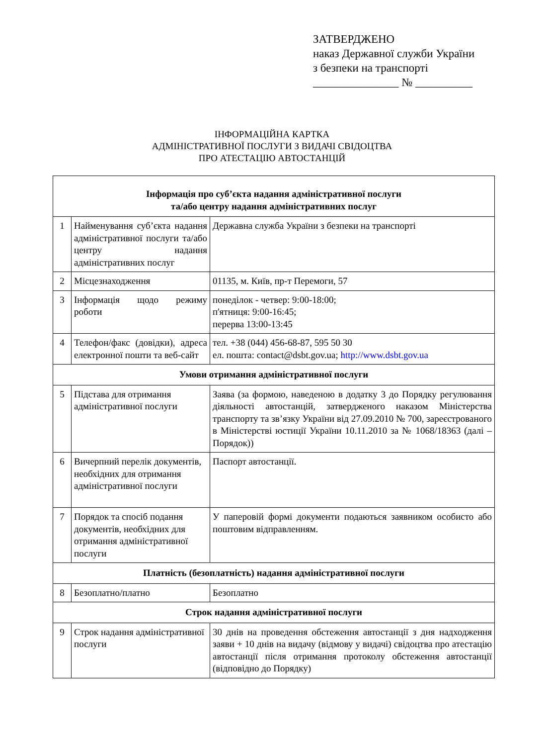ЗАТВЕРДЖЕНО
наказ Державної служби України
з безпеки на транспорті
_______________ № __________
ІНФОРМАЦІЙНА КАРТКА
АДМІНІСТРАТИВНОЇ ПОСЛУГИ З ВИДАЧІ СВІДОЦТВА
ПРО АТЕСТАЦІЮ АВТОСТАНЦІЙ
| Інформація про суб’єкта надання адміністративної послуги та/або центру надання адміністративних послуг | | |
| --- | --- | --- |
| 1 | Найменування суб’єкта надання адміністративної послуги та/або центру надання адміністративних послуг | Державна служба України з безпеки на транспорті |
| 2 | Місцезнаходження | 01135, м. Київ, пр-т Перемоги, 57 |
| 3 | Інформація щодо режиму роботи | понеділок - четвер: 9:00-18:00; п'ятниця: 9:00-16:45; перерва 13:00-13:45 |
| 4 | Телефон/факс (довідки), адреса електронної пошти та веб-сайт | тел. +38 (044) 456-68-87, 595 50 30 ел. пошта: contact@dsbt.gov.ua; http://www.dsbt.gov.ua |
| Умови отримання адміністративної послуги | | |
| 5 | Підстава для отримання адміністративної послуги | Заява (за формою, наведеною в додатку 3 до Порядку регулювання діяльності автостанцій, затвердженого наказом Міністерства транспорту та зв’язку України від 27.09.2010 № 700, зареєстрованого в Міністерстві юстиції України 10.11.2010 за № 1068/18363 (далі – Порядок)) |
| 6 | Вичерпний перелік документів, необхідних для отримання адміністративної послуги | Паспорт автостанції. |
| 7 | Порядок та спосіб подання документів, необхідних для отримання адміністративної послуги | У паперовій формі документи подаються заявником особисто або поштовим відправленням. |
| Платність (безоплатність) надання адміністративної послуги | | |
| 8 | Безоплатно/платно | Безоплатно |
| Строк надання адміністративної послуги | | |
| 9 | Строк надання адміністративної послуги | 30 днів на проведення обстеження автостанції з дня надходження заяви + 10 днів на видачу (відмову у видачі) свідоцтва про атестацію автостанції після отримання протоколу обстеження автостанції (відповідно до Порядку) |